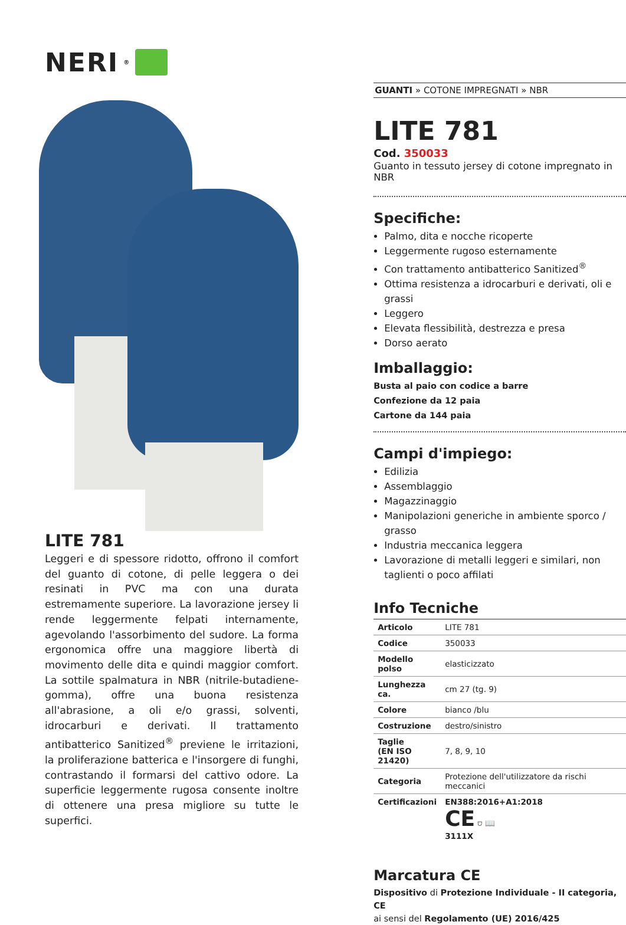NERI<sup>®</sup>
LITE 781
Leggeri e di spessore ridotto, offrono il comfort del guanto di cotone, di pelle leggera o dei resinati in PVC ma con una durata estremamente superiore. La lavorazione jersey li rende leggermente felpati internamente, agevolando l'assorbimento del sudore. La forma ergonomica offre una maggiore libertà di movimento delle dita e quindi maggior comfort. La sottile spalmatura in NBR (nitrile-butadiene-gomma), offre una buona resistenza all'abrasione, a oli e/o grassi, solventi, idrocarburi e derivati. Il trattamento antibatterico Sanitized<sup>®</sup> previene le irritazioni, la proliferazione batterica e l'insorgere di funghi, contrastando il formarsi del cattivo odore. La superficie leggermente rugosa consente inoltre di ottenere una presa migliore su tutte le superfici.
GUANTI » COTONE IMPREGNATI » NBR
LITE 781
Cod. 350033
Guanto in tessuto jersey di cotone impregnato in NBR
Specifiche:
Palmo, dita e nocche ricoperte
Leggermente rugoso esternamente
Con trattamento antibatterico Sanitized<sup>®</sup>
Ottima resistenza a idrocarburi e derivati, oli e grassi
Leggero
Elevata flessibilità, destrezza e presa
Dorso aerato
Imballaggio:
Busta al paio con codice a barre
Confezione da 12 paia
Cartone da 144 paia
Campi d'impiego:
Edilizia
Assemblaggio
Magazzinaggio
Manipolazioni generiche in ambiente sporco / grasso
Industria meccanica leggera
Lavorazione di metalli leggeri e similari, non taglienti o poco affilati
Info Tecniche
| Articolo | LITE 781 |
| Codice | 350033 |
| Modello polso | elasticizzato |
| Lunghezza ca. | cm 27 (tg. 9) |
| Colore | bianco /blu |
| Costruzione | destro/sinistro |
| Taglie (EN ISO 21420) | 7, 8, 9, 10 |
| Categoria | Protezione dell'utilizzatore da rischi meccanici |
| Certificazioni | EN388:2016+A1:2018 CE ⛉ 📖 3111X |
Marcatura CE
Dispositivo di Protezione Individuale - II categoria, CE
ai sensi del Regolamento (UE) 2016/425